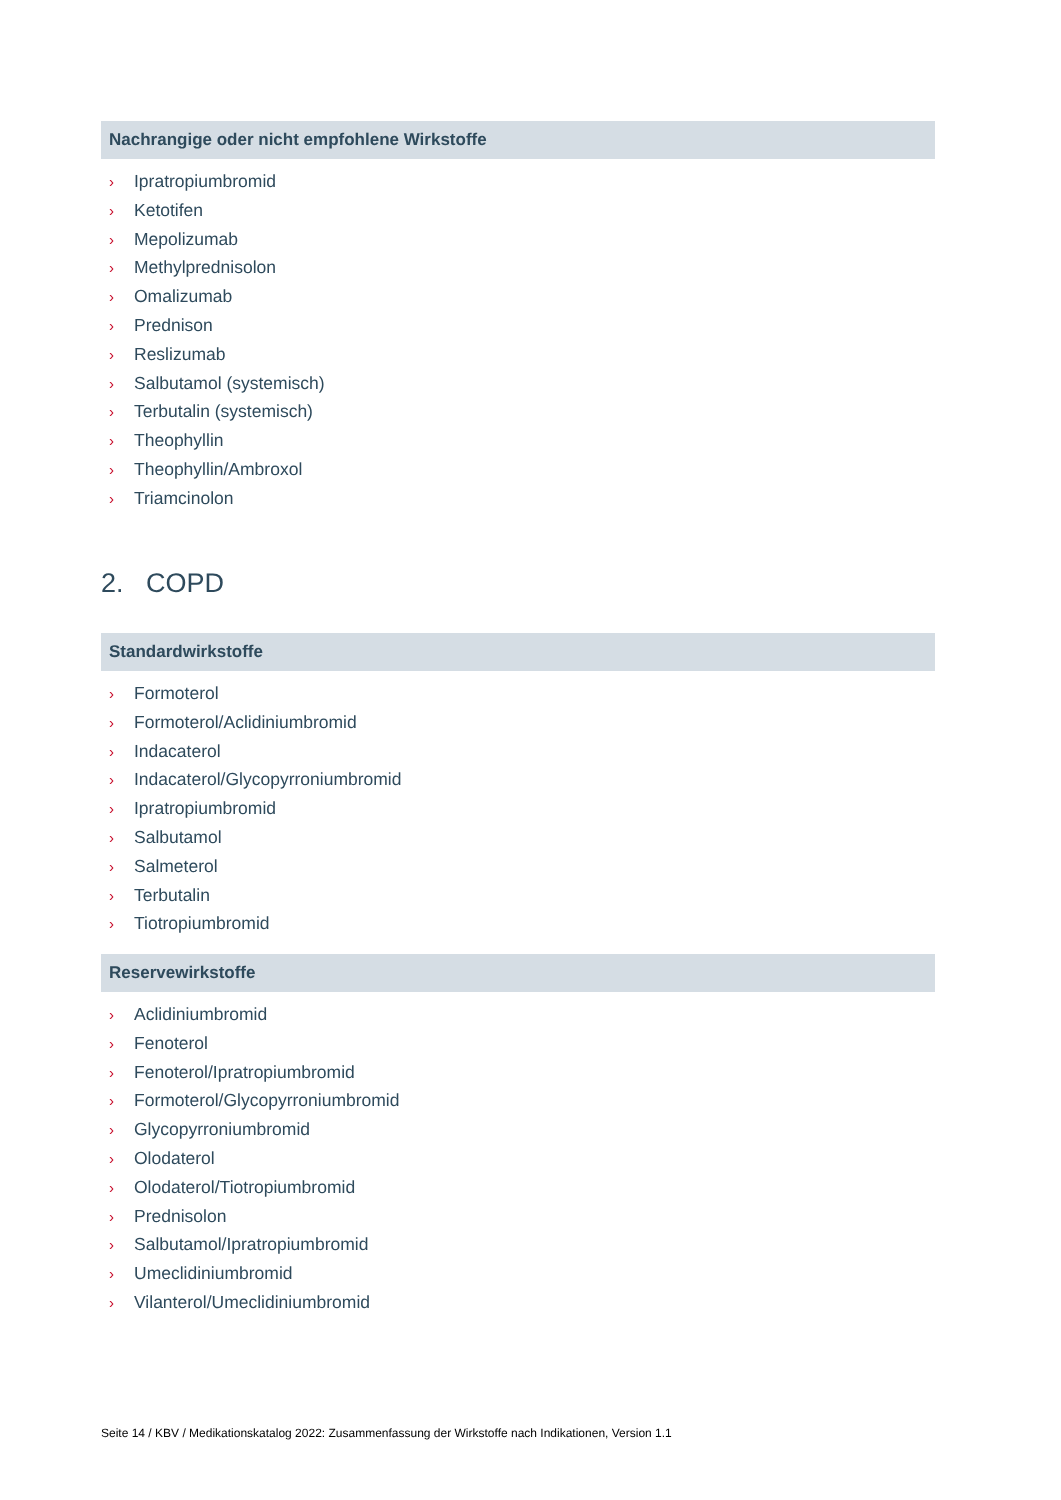Nachrangige oder nicht empfohlene Wirkstoffe
› Ipratropiumbromid
› Ketotifen
› Mepolizumab
› Methylprednisolon
› Omalizumab
› Prednison
› Reslizumab
› Salbutamol (systemisch)
› Terbutalin (systemisch)
› Theophyllin
› Theophyllin/Ambroxol
› Triamcinolon
2. COPD
Standardwirkstoffe
› Formoterol
› Formoterol/Aclidiniumbromid
› Indacaterol
› Indacaterol/Glycopyrroniumbromid
› Ipratropiumbromid
› Salbutamol
› Salmeterol
› Terbutalin
› Tiotropiumbromid
Reservewirkstoffe
› Aclidiniumbromid
› Fenoterol
› Fenoterol/Ipratropiumbromid
› Formoterol/Glycopyrroniumbromid
› Glycopyrroniumbromid
› Olodaterol
› Olodaterol/Tiotropiumbromid
› Prednisolon
› Salbutamol/Ipratropiumbromid
› Umeclidiniumbromid
› Vilanterol/Umeclidiniumbromid
Seite 14 / KBV / Medikationskatalog 2022: Zusammenfassung der Wirkstoffe nach Indikationen, Version 1.1